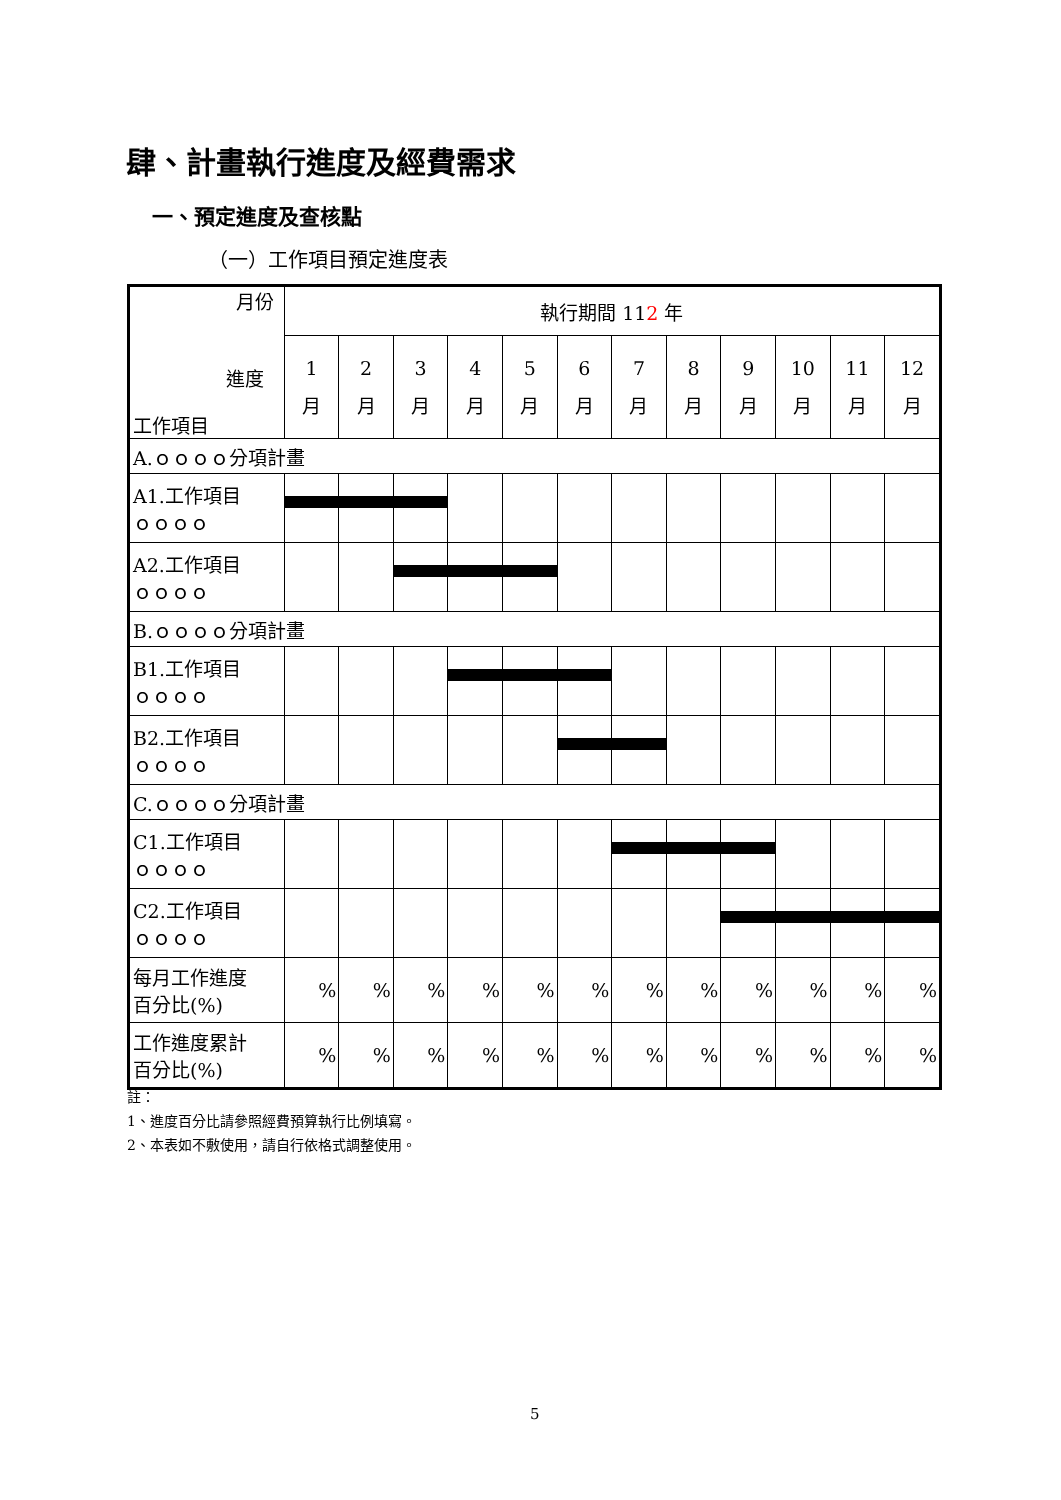肆、計畫執行進度及經費需求
一、預定進度及查核點
（一）工作項目預定進度表
| 月份 進度 工作項目 | 執行期間 11 2 年 | | | | | | | | | | | |
| --- | --- | --- | --- | --- | --- | --- | --- | --- | --- | --- | --- | --- |
| | 1 月 | 2 月 | 3 月 | 4 月 | 5 月 | 6 月 | 7 月 | 8 月 | 9 月 | 10 月 | 11 月 | 12 月 |
| A.ｏｏｏｏ分項計畫 | | | | | | | | | | | | |
| A1.工作項目 ｏｏｏｏ | | | | | | | | | | | | |
| A2.工作項目 ｏｏｏｏ | | | | | | | | | | | | |
| B.ｏｏｏｏ分項計畫 | | | | | | | | | | | | |
| B1.工作項目 ｏｏｏｏ | | | | | | | | | | | | |
| B2.工作項目 ｏｏｏｏ | | | | | | | | | | | | |
| C.ｏｏｏｏ分項計畫 | | | | | | | | | | | | |
| C1.工作項目 ｏｏｏｏ | | | | | | | | | | | | |
| C2.工作項目 ｏｏｏｏ | | | | | | | | | | | | |
| 每月工作進度 百分比(%) | % | % | % | % | % | % | % | % | % | % | % | % |
| 工作進度累計 百分比(%) | % | % | % | % | % | % | % | % | % | % | % | % |
註：
1、進度百分比請參照經費預算執行比例填寫。
2、本表如不敷使用，請自行依格式調整使用。
5